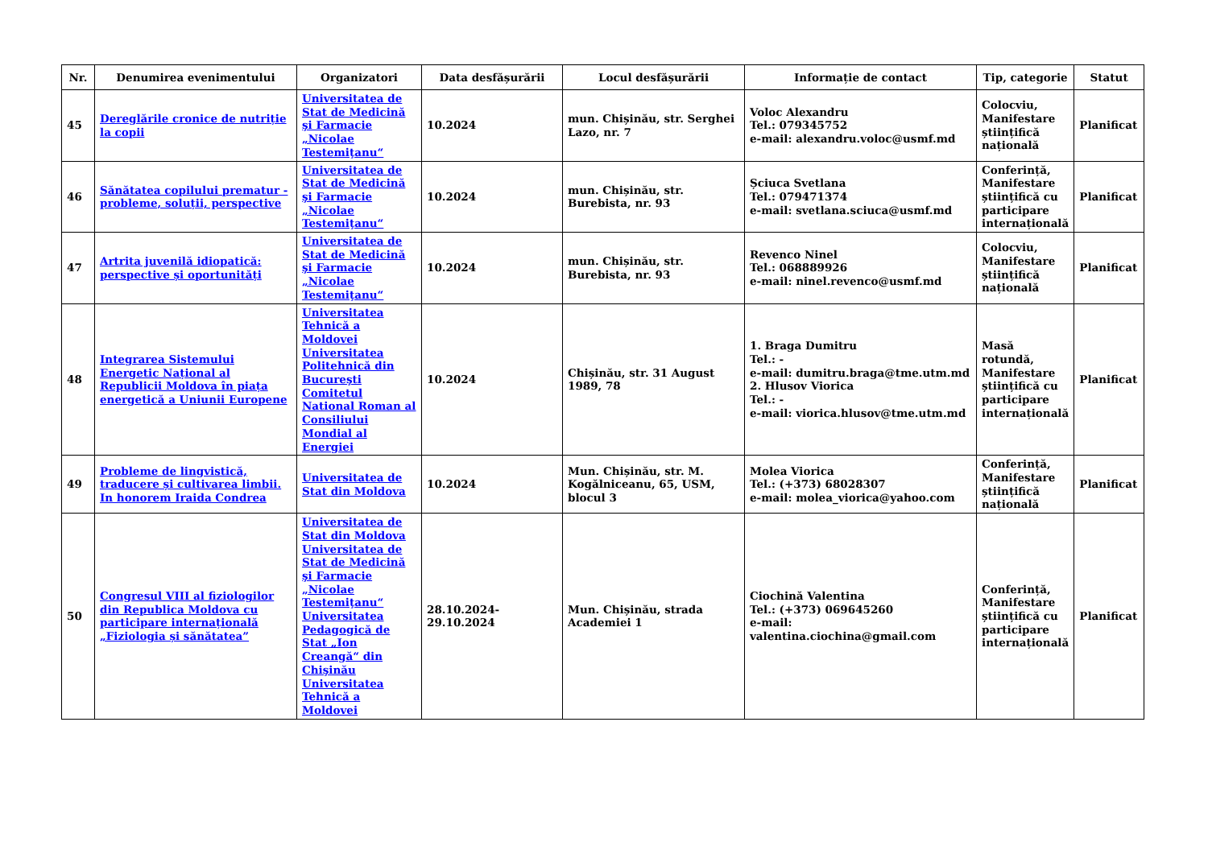| Nr. | Denumirea evenimentului | Organizatori | Data desfășurării | Locul desfășurării | Informație de contact | Tip, categorie | Statut |
| --- | --- | --- | --- | --- | --- | --- | --- |
| 45 | Dereglările cronice de nutriție la copii | Universitatea de Stat de Medicină şi Farmacie „Nicolae Testemiţanu“ | 10.2024 | mun. Chișinău, str. Serghei Lazo, nr. 7 | Voloc Alexandru Tel.: 079345752 e-mail: alexandru.voloc@usmf.md | Colocviu, Manifestare științifică națională | Planificat |
| 46 | Sănătatea copilului prematur - probleme, soluții, perspective | Universitatea de Stat de Medicină şi Farmacie „Nicolae Testemiţanu“ | 10.2024 | mun. Chișinău, str. Burebista, nr. 93 | Șciuca Svetlana Tel.: 079471374 e-mail: svetlana.sciuca@usmf.md | Conferință, Manifestare științifică cu participare internațională | Planificat |
| 47 | Artrita juvenilă idiopatică: perspective și oportunități | Universitatea de Stat de Medicină şi Farmacie „Nicolae Testemiţanu“ | 10.2024 | mun. Chișinău, str. Burebista, nr. 93 | Revenco Ninel Tel.: 068889926 e-mail: ninel.revenco@usmf.md | Colocviu, Manifestare științifică națională | Planificat |
| 48 | Integrarea Sistemului Energetic Național al Republicii Moldova în piața energetică a Uniunii Europene | Universitatea Tehnică a Moldovei Universitatea Politehnică din Bucureşti Comitetul National Roman al Consiliului Mondial al Energiei | 10.2024 | Chișinău, str. 31 August 1989, 78 | 1. Braga Dumitru Tel.: - e-mail: dumitru.braga@tme.utm.md 2. Hlusov Viorica Tel.: - e-mail: viorica.hlusov@tme.utm.md | Masă rotundă, Manifestare științifică cu participare internațională | Planificat |
| 49 | Probleme de lingvistică, traducere și cultivarea limbii. In honorem Iraida Condrea | Universitatea de Stat din Moldova | 10.2024 | Mun. Chișinău, str. M. Kogălniceanu, 65, USM, blocul 3 | Molea Viorica Tel.: (+373) 68028307 e-mail: molea_viorica@yahoo.com | Conferință, Manifestare științifică națională | Planificat |
| 50 | Congresul VIII al fiziologilor din Republica Moldova cu participare internațională „Fiziologia și sănătatea” | Universitatea de Stat din Moldova Universitatea de Stat de Medicină şi Farmacie „Nicolae Testemiţanu“ Universitatea Pedagogică de Stat „Ion Creangă“ din Chişinău Universitatea Tehnică a Moldovei | 28.10.2024-29.10.2024 | Mun. Chișinău, strada Academiei 1 | Ciochină Valentina Tel.: (+373) 069645260 e-mail: valentina.ciochina@gmail.com | Conferință, Manifestare științifică cu participare internațională | Planificat |